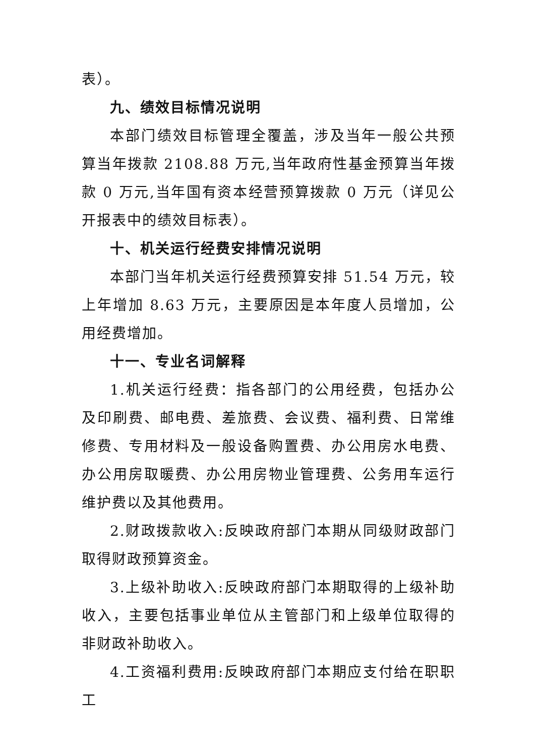表）。
九、绩效目标情况说明
本部门绩效目标管理全覆盖，涉及当年一般公共预算当年拨款 2108.88 万元,当年政府性基金预算当年拨款 0 万元,当年国有资本经营预算拨款 0 万元（详见公开报表中的绩效目标表）。
十、机关运行经费安排情况说明
本部门当年机关运行经费预算安排 51.54 万元，较上年增加 8.63 万元，主要原因是本年度人员增加，公用经费增加。
十一、专业名词解释
1.机关运行经费：指各部门的公用经费，包括办公及印刷费、邮电费、差旅费、会议费、福利费、日常维修费、专用材料及一般设备购置费、办公用房水电费、办公用房取暖费、办公用房物业管理费、公务用车运行维护费以及其他费用。
2.财政拨款收入:反映政府部门本期从同级财政部门取得财政预算资金。
3.上级补助收入:反映政府部门本期取得的上级补助收入，主要包括事业单位从主管部门和上级单位取得的非财政补助收入。
4.工资福利费用:反映政府部门本期应支付给在职职工